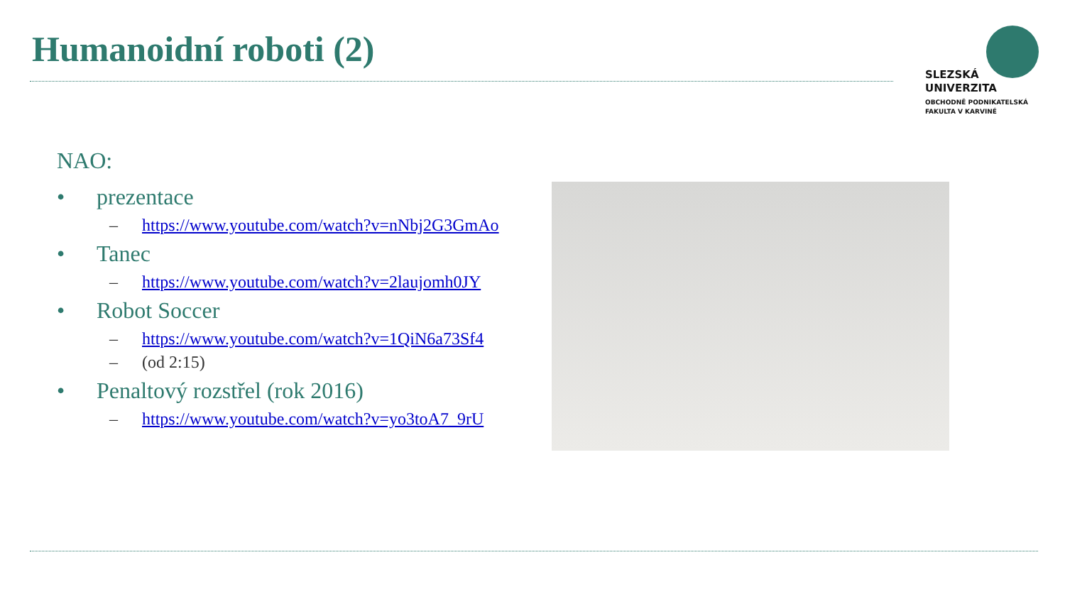Humanoidní roboti (2)
SLEZSKÁ
UNIVERZITA
OBCHODNĚ PODNIKATELSKÁ
FAKULTA V KARVINÉ
NAO:
• prezentace
– https://www.youtube.com/watch?v=nNbj2G3GmAo
• Tanec
– https://www.youtube.com/watch?v=2laujomh0JY
• Robot Soccer
– https://www.youtube.com/watch?v=1QiN6a73Sf4
– (od 2:15)
• Penaltový rozstřel (rok 2016)
– https://www.youtube.com/watch?v=yo3toA7_9rU